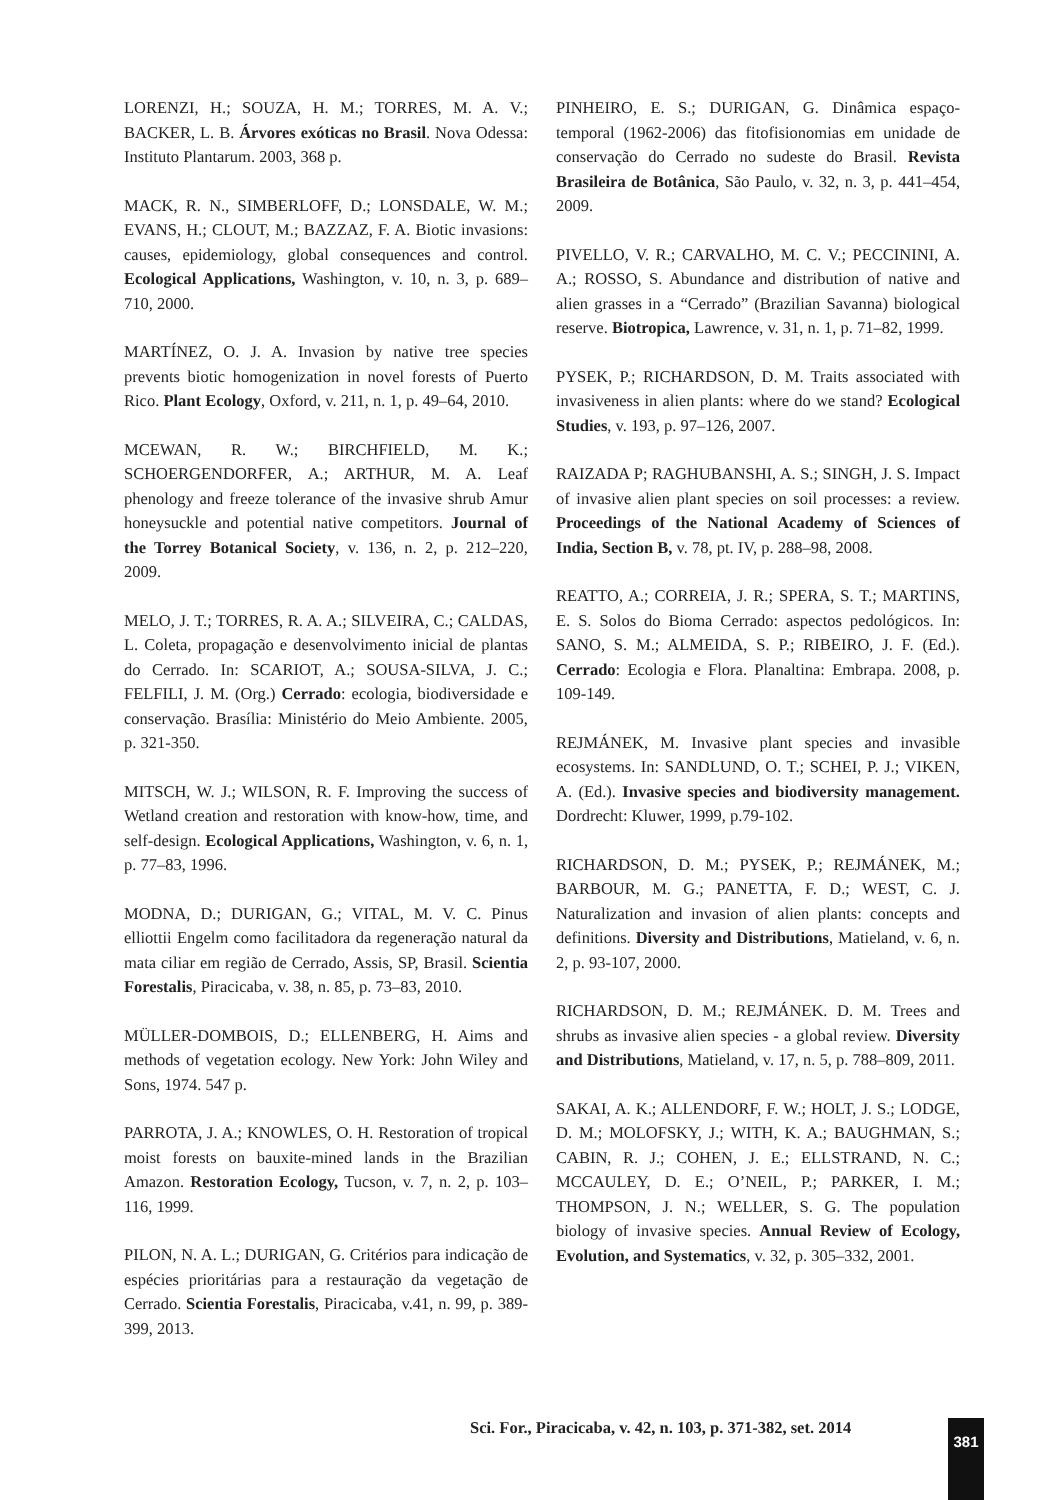LORENZI, H.; SOUZA, H. M.; TORRES, M. A. V.; BACKER, L. B. Árvores exóticas no Brasil. Nova Odessa: Instituto Plantarum. 2003, 368 p.
MACK, R. N., SIMBERLOFF, D.; LONSDALE, W. M.; EVANS, H.; CLOUT, M.; BAZZAZ, F. A. Biotic invasions: causes, epidemiology, global consequences and control. Ecological Applications, Washington, v. 10, n. 3, p. 689–710, 2000.
MARTÍNEZ, O. J. A. Invasion by native tree species prevents biotic homogenization in novel forests of Puerto Rico. Plant Ecology, Oxford, v. 211, n. 1, p. 49–64, 2010.
MCEWAN, R. W.; BIRCHFIELD, M. K.; SCHOERGENDORFER, A.; ARTHUR, M. A. Leaf phenology and freeze tolerance of the invasive shrub Amur honeysuckle and potential native competitors. Journal of the Torrey Botanical Society, v. 136, n. 2, p. 212–220, 2009.
MELO, J. T.; TORRES, R. A. A.; SILVEIRA, C.; CALDAS, L. Coleta, propagação e desenvolvimento inicial de plantas do Cerrado. In: SCARIOT, A.; SOUSA-SILVA, J. C.; FELFILI, J. M. (Org.) Cerrado: ecologia, biodiversidade e conservação. Brasília: Ministério do Meio Ambiente. 2005, p. 321-350.
MITSCH, W. J.; WILSON, R. F. Improving the success of Wetland creation and restoration with know-how, time, and self-design. Ecological Applications, Washington, v. 6, n. 1, p. 77–83, 1996.
MODNA, D.; DURIGAN, G.; VITAL, M. V. C. Pinus elliottii Engelm como facilitadora da regeneração natural da mata ciliar em região de Cerrado, Assis, SP, Brasil. Scientia Forestalis, Piracicaba, v. 38, n. 85, p. 73–83, 2010.
MÜLLER-DOMBOIS, D.; ELLENBERG, H. Aims and methods of vegetation ecology. New York: John Wiley and Sons, 1974. 547 p.
PARROTA, J. A.; KNOWLES, O. H. Restoration of tropical moist forests on bauxite-mined lands in the Brazilian Amazon. Restoration Ecology, Tucson, v. 7, n. 2, p. 103–116, 1999.
PILON, N. A. L.; DURIGAN, G. Critérios para indicação de espécies prioritárias para a restauração da vegetação de Cerrado. Scientia Forestalis, Piracicaba, v.41, n. 99, p. 389-399, 2013.
PINHEIRO, E. S.; DURIGAN, G. Dinâmica espaço-temporal (1962-2006) das fitofisionomias em unidade de conservação do Cerrado no sudeste do Brasil. Revista Brasileira de Botânica, São Paulo, v. 32, n. 3, p. 441–454, 2009.
PIVELLO, V. R.; CARVALHO, M. C. V.; PECCININI, A. A.; ROSSO, S. Abundance and distribution of native and alien grasses in a “Cerrado” (Brazilian Savanna) biological reserve. Biotropica, Lawrence, v. 31, n. 1, p. 71–82, 1999.
PYSEK, P.; RICHARDSON, D. M. Traits associated with invasiveness in alien plants: where do we stand? Ecological Studies, v. 193, p. 97–126, 2007.
RAIZADA P; RAGHUBANSHI, A. S.; SINGH, J. S. Impact of invasive alien plant species on soil processes: a review. Proceedings of the National Academy of Sciences of India, Section B, v. 78, pt. IV, p. 288–98, 2008.
REATTO, A.; CORREIA, J. R.; SPERA, S. T.; MARTINS, E. S. Solos do Bioma Cerrado: aspectos pedológicos. In: SANO, S. M.; ALMEIDA, S. P.; RIBEIRO, J. F. (Ed.). Cerrado: Ecologia e Flora. Planaltina: Embrapa. 2008, p. 109-149.
REJMÁNEK, M. Invasive plant species and invasible ecosystems. In: SANDLUND, O. T.; SCHEI, P. J.; VIKEN, A. (Ed.). Invasive species and biodiversity management. Dordrecht: Kluwer, 1999, p.79-102.
RICHARDSON, D. M.; PYSEK, P.; REJMÁNEK, M.; BARBOUR, M. G.; PANETTA, F. D.; WEST, C. J. Naturalization and invasion of alien plants: concepts and definitions. Diversity and Distributions, Matieland, v. 6, n. 2, p. 93-107, 2000.
RICHARDSON, D. M.; REJMÁNEK. D. M. Trees and shrubs as invasive alien species - a global review. Diversity and Distributions, Matieland, v. 17, n. 5, p. 788–809, 2011.
SAKAI, A. K.; ALLENDORF, F. W.; HOLT, J. S.; LODGE, D. M.; MOLOFSKY, J.; WITH, K. A.; BAUGHMAN, S.; CABIN, R. J.; COHEN, J. E.; ELLSTRAND, N. C.; MCCAULEY, D. E.; O’NEIL, P.; PARKER, I. M.; THOMPSON, J. N.; WELLER, S. G. The population biology of invasive species. Annual Review of Ecology, Evolution, and Systematics, v. 32, p. 305–332, 2001.
Sci. For., Piracicaba, v. 42, n. 103, p. 371-382, set. 2014
381